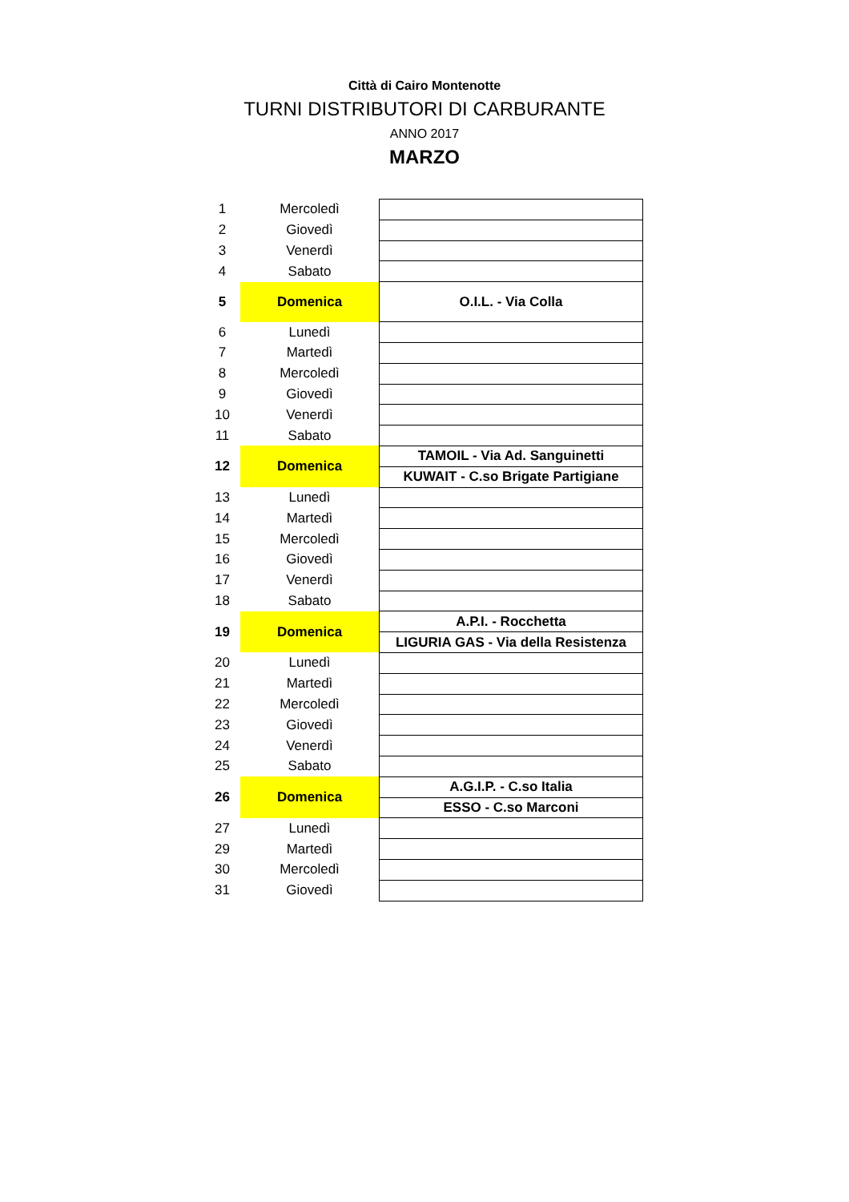Città di Cairo Montenotte
TURNI DISTRIBUTORI DI CARBURANTE
ANNO 2017
MARZO
| 1 | Mercoledì | |
| 2 | Giovedì | |
| 3 | Venerdì | |
| 4 | Sabato | |
| 5 | Domenica | O.I.L. - Via Colla |
| 6 | Lunedì | |
| 7 | Martedì | |
| 8 | Mercoledì | |
| 9 | Giovedì | |
| 10 | Venerdì | |
| 11 | Sabato | |
| 12 | Domenica | TAMOIL - Via Ad. Sanguinetti |
| | | KUWAIT - C.so Brigate Partigiane |
| 13 | Lunedì | |
| 14 | Martedì | |
| 15 | Mercoledì | |
| 16 | Giovedì | |
| 17 | Venerdì | |
| 18 | Sabato | |
| 19 | Domenica | A.P.I. - Rocchetta |
| | | LIGURIA GAS - Via della Resistenza |
| 20 | Lunedì | |
| 21 | Martedì | |
| 22 | Mercoledì | |
| 23 | Giovedì | |
| 24 | Venerdì | |
| 25 | Sabato | |
| 26 | Domenica | A.G.I.P. - C.so Italia |
| | | ESSO - C.so Marconi |
| 27 | Lunedì | |
| 29 | Martedì | |
| 30 | Mercoledì | |
| 31 | Giovedì | |